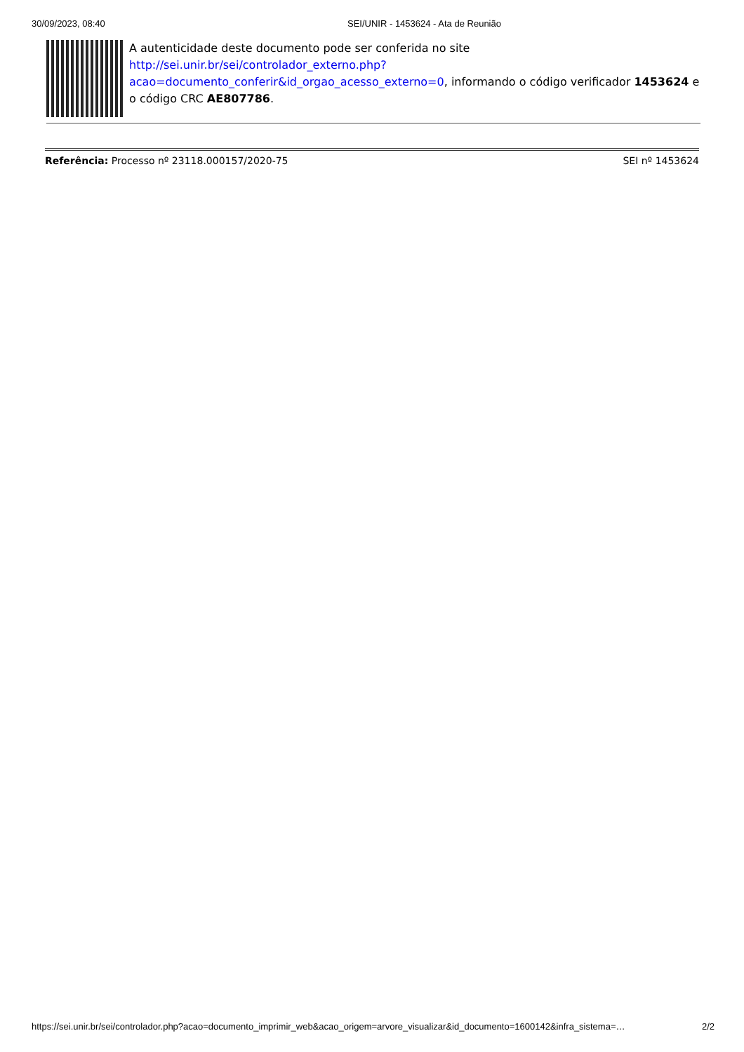30/09/2023, 08:40 SEI/UNIR - 1453624 - Ata de Reunião
A autenticidade deste documento pode ser conferida no site http://sei.unir.br/sei/controlador_externo.php?
acao=documento_conferir&id_orgao_acesso_externo=0, informando o código verificador 1453624 e o código CRC AE807786.
Referência: Processo nº 23118.000157/2020-75 SEI nº 1453624
https://sei.unir.br/sei/controlador.php?acao=documento_imprimir_web&acao_origem=arvore_visualizar&id_documento=1600142&infra_sistema=… 2/2